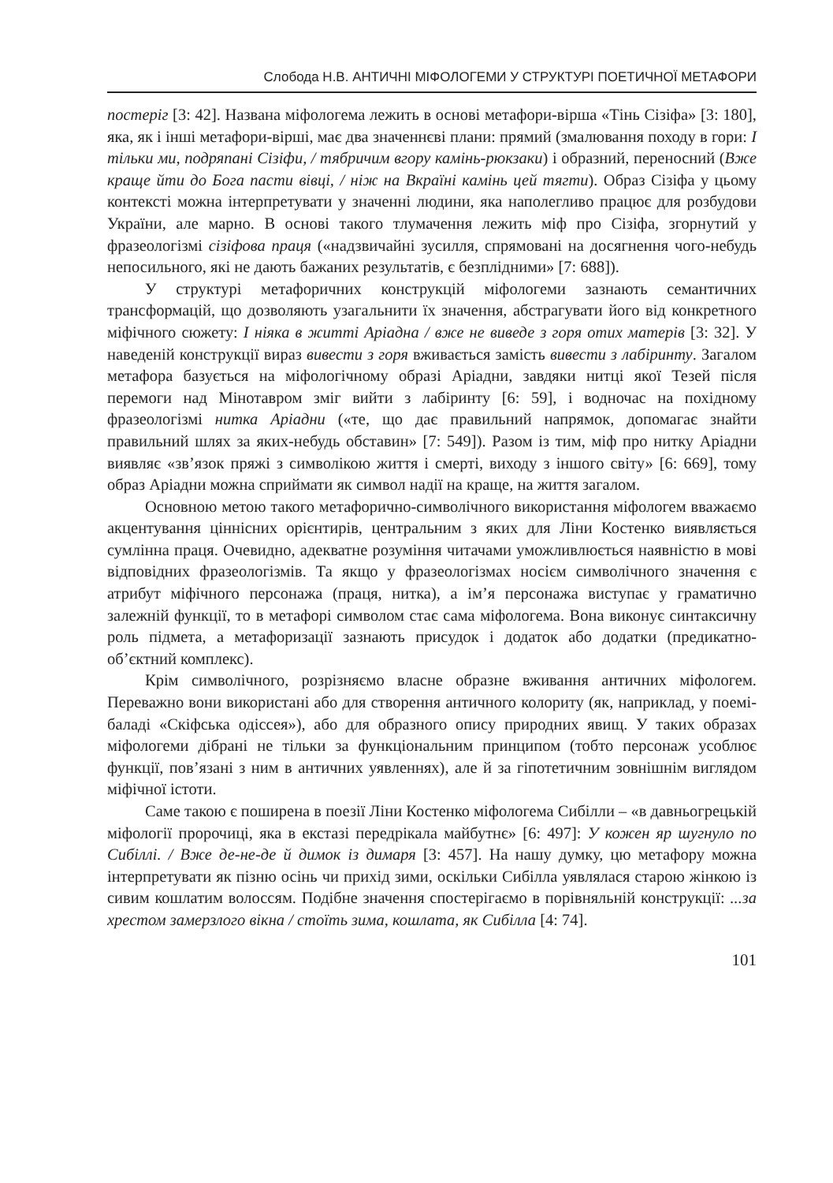Слобода Н.В. АНТИЧНІ МІФОЛОГЕМИ У СТРУКТУРІ ПОЕТИЧНОЇ МЕТАФОРИ
постеріг [3: 42]. Названа міфологема лежить в основі метафори-вірша «Тінь Сізіфа» [3: 180], яка, як і інші метафори-вірші, має два значеннєві плани: прямий (змалювання походу в гори: І тільки ми, подряпані Сізіфи, / тябричим вгору камінь-рюкзаки) і образний, переносний (Вже краще йти до Бога пасти вівці, / ніж на Вкраїні камінь цей тягти). Образ Сізіфа у цьому контексті можна інтерпретувати у значенні людини, яка наполегливо працює для розбудови України, але марно. В основі такого тлумачення лежить міф про Сізіфа, згорнутий у фразеологізмі сізіфова праця («надзвичайні зусилля, спрямовані на досягнення чого-небудь непосильного, які не дають бажаних результатів, є безплідними» [7: 688]).
У структурі метафоричних конструкцій міфологеми зазнають семантичних трансформацій, що дозволяють узагальнити їх значення, абстрагувати його від конкретного міфічного сюжету: І ніяка в житті Аріадна / вже не виведе з горя отих матерів [3: 32]. У наведеній конструкції вираз вивести з горя вживається замість вивести з лабіринту. Загалом метафора базується на міфологічному образі Аріадни, завдяки нитці якої Тезей після перемоги над Мінотавром зміг вийти з лабіринту [6: 59], і водночас на похідному фразеологізмі нитка Аріадни («те, що дає правильний напрямок, допомагає знайти правильний шлях за яких-небудь обставин» [7: 549]). Разом із тим, міф про нитку Аріадни виявляє «зв’язок пряжі з символікою життя і смерті, виходу з іншого світу» [6: 669], тому образ Аріадни можна сприймати як символ надії на краще, на життя загалом.
Основною метою такого метафорично-символічного використання міфологем вважаємо акцентування ціннісних орієнтирів, центральним з яких для Ліни Костенко виявляється сумлінна праця. Очевидно, адекватне розуміння читачами уможливлюється наявністю в мові відповідних фразеологізмів. Та якщо у фразеологізмах носієм символічного значення є атрибут міфічного персонажа (праця, нитка), а ім’я персонажа виступає у граматично залежній функції, то в метафорі символом стає сама міфологема. Вона виконує синтаксичну роль підмета, а метафоризації зазнають присудок і додаток або додатки (предикатно-об’єктний комплекс).
Крім символічного, розрізняємо власне образне вживання античних міфологем. Переважно вони використані або для створення античного колориту (як, наприклад, у поемі-баладі «Скіфська одіссея»), або для образного опису природних явищ. У таких образах міфологеми дібрані не тільки за функціональним принципом (тобто персонаж усоблює функції, пов’язані з ним в античних уявленнях), але й за гіпотетичним зовнішнім виглядом міфічної істоти.
Саме такою є поширена в поезії Ліни Костенко міфологема Сибілли – «в давньогрецькій міфології пророчиці, яка в екстазі передрікала майбутнє» [6: 497]: У кожен яр шугнуло по Сибіллі. / Вже де-не-де й димок із димаря [3: 457]. На нашу думку, цю метафору можна інтерпретувати як пізню осінь чи прихід зими, оскільки Сибілла уявлялася старою жінкою із сивим кошлатим волоссям. Подібне значення спостерігаємо в порівняльній конструкції: ...за хрестом замерзлого вікна / стоїть зима, кошлата, як Сибілла [4: 74].
101